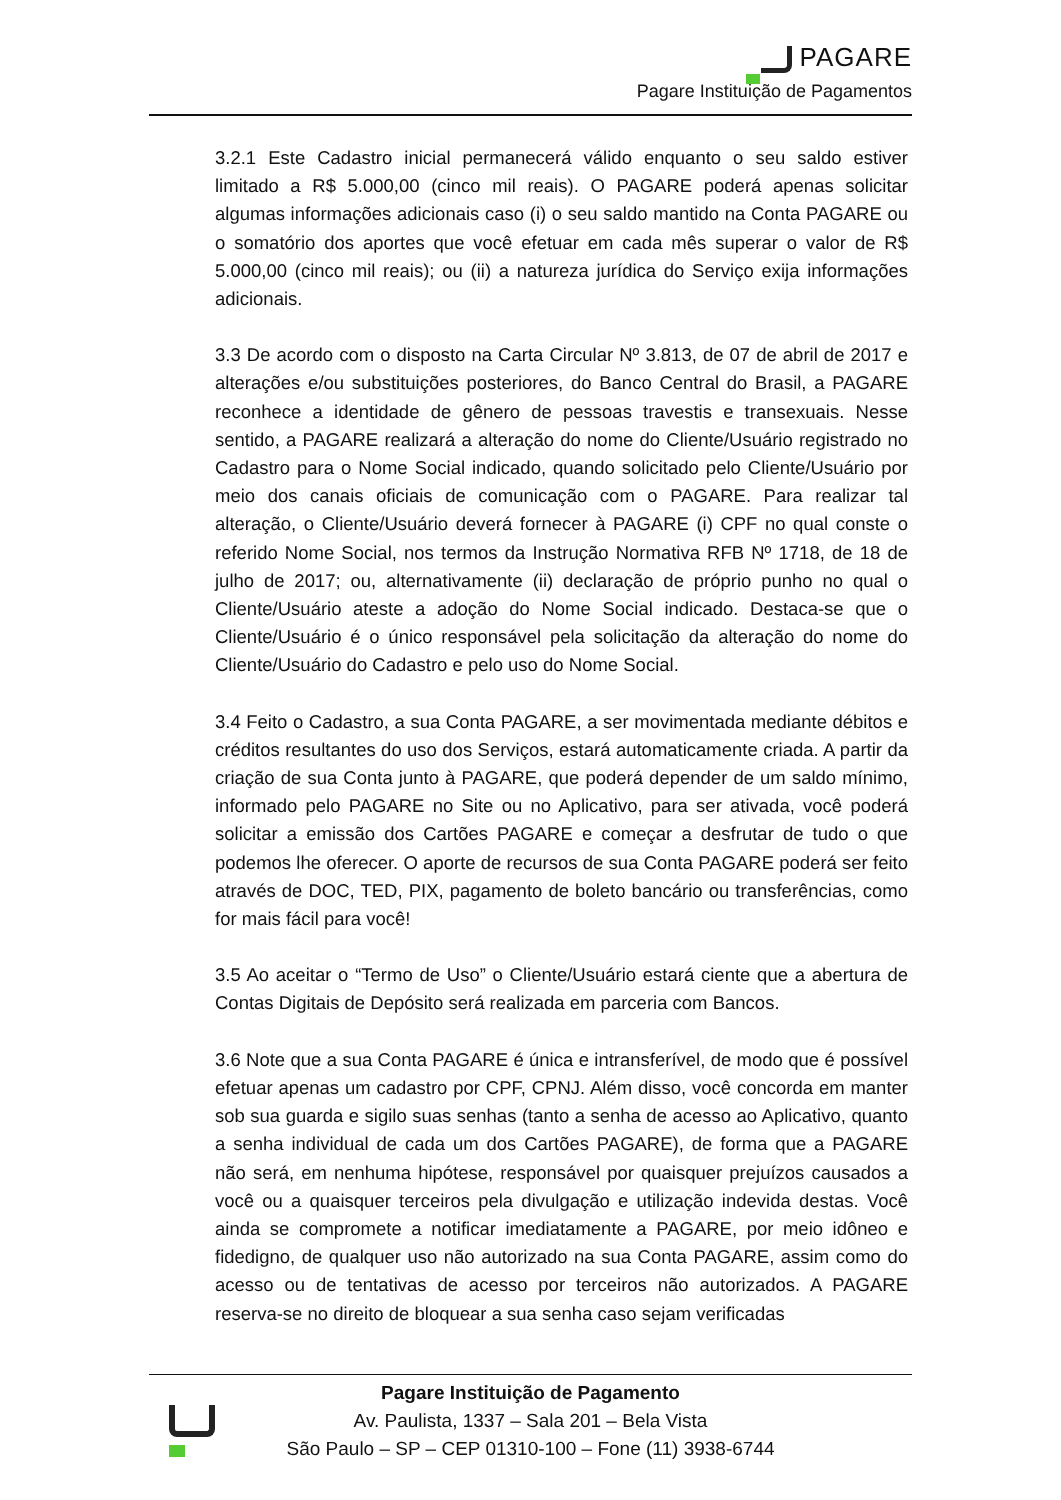PAGARE
Pagare Instituição de Pagamentos
3.2.1 Este Cadastro inicial permanecerá válido enquanto o seu saldo estiver limitado a R$ 5.000,00 (cinco mil reais). O PAGARE poderá apenas solicitar algumas informações adicionais caso (i) o seu saldo mantido na Conta PAGARE ou o somatório dos aportes que você efetuar em cada mês superar o valor de R$ 5.000,00 (cinco mil reais); ou (ii) a natureza jurídica do Serviço exija informações adicionais.
3.3 De acordo com o disposto na Carta Circular Nº 3.813, de 07 de abril de 2017 e alterações e/ou substituições posteriores, do Banco Central do Brasil, a PAGARE reconhece a identidade de gênero de pessoas travestis e transexuais. Nesse sentido, a PAGARE realizará a alteração do nome do Cliente/Usuário registrado no Cadastro para o Nome Social indicado, quando solicitado pelo Cliente/Usuário por meio dos canais oficiais de comunicação com o PAGARE. Para realizar tal alteração, o Cliente/Usuário deverá fornecer à PAGARE (i) CPF no qual conste o referido Nome Social, nos termos da Instrução Normativa RFB Nº 1718, de 18 de julho de 2017; ou, alternativamente (ii) declaração de próprio punho no qual o Cliente/Usuário ateste a adoção do Nome Social indicado. Destaca-se que o Cliente/Usuário é o único responsável pela solicitação da alteração do nome do Cliente/Usuário do Cadastro e pelo uso do Nome Social.
3.4 Feito o Cadastro, a sua Conta PAGARE, a ser movimentada mediante débitos e créditos resultantes do uso dos Serviços, estará automaticamente criada. A partir da criação de sua Conta junto à PAGARE, que poderá depender de um saldo mínimo, informado pelo PAGARE no Site ou no Aplicativo, para ser ativada, você poderá solicitar a emissão dos Cartões PAGARE e começar a desfrutar de tudo o que podemos lhe oferecer. O aporte de recursos de sua Conta PAGARE poderá ser feito através de DOC, TED, PIX, pagamento de boleto bancário ou transferências, como for mais fácil para você!
3.5 Ao aceitar o “Termo de Uso” o Cliente/Usuário estará ciente que a abertura de Contas Digitais de Depósito será realizada em parceria com Bancos.
3.6 Note que a sua Conta PAGARE é única e intransferível, de modo que é possível efetuar apenas um cadastro por CPF, CPNJ. Além disso, você concorda em manter sob sua guarda e sigilo suas senhas (tanto a senha de acesso ao Aplicativo, quanto a senha individual de cada um dos Cartões PAGARE), de forma que a PAGARE não será, em nenhuma hipótese, responsável por quaisquer prejuízos causados a você ou a quaisquer terceiros pela divulgação e utilização indevida destas. Você ainda se compromete a notificar imediatamente a PAGARE, por meio idôneo e fidedigno, de qualquer uso não autorizado na sua Conta PAGARE, assim como do acesso ou de tentativas de acesso por terceiros não autorizados. A PAGARE reserva-se no direito de bloquear a sua senha caso sejam verificadas
Pagare Instituição de Pagamento
Av. Paulista, 1337 – Sala 201 – Bela Vista
São Paulo – SP – CEP 01310-100 – Fone (11) 3938-6744